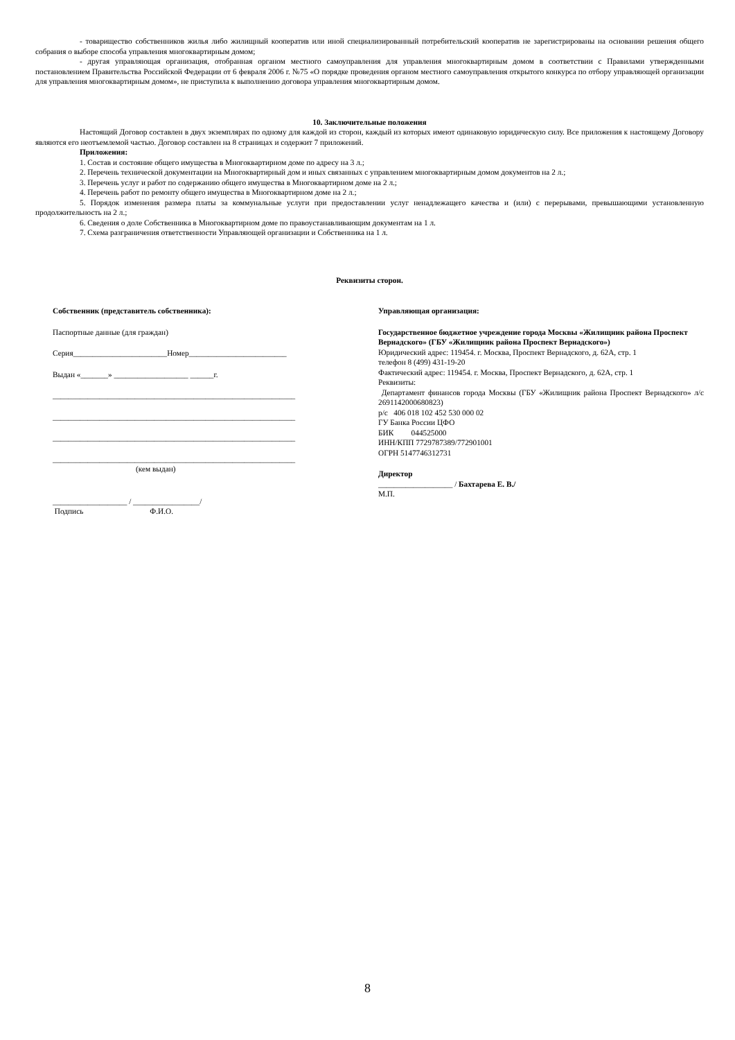- товарищество собственников жилья либо жилищный кооператив или иной специализированный потребительский кооператив не зарегистрированы на основании решения общего собрания о выборе способа управления многоквартирным домом;
- другая управляющая организация, отобранная органом местного самоуправления для управления многоквартирным домом в соответствии с Правилами утвержденными постановлением Правительства Российской Федерации от 6 февраля 2006 г. №75 «О порядке проведения органом местного самоуправления открытого конкурса по отбору управляющей организации для управления многоквартирным домом», не приступила к выполнению договора управления многоквартирным домом.
10. Заключительные положения
Настоящий Договор составлен в двух экземплярах по одному для каждой из сторон, каждый из которых имеют одинаковую юридическую силу. Все приложения к настоящему Договору являются его неотъемлемой частью. Договор составлен на 8 страницах и содержит 7 приложений.
Приложения:
1. Состав и состояние общего имущества в Многоквартирном доме по адресу на 3 л.;
2. Перечень технической документации на Многоквартирный дом и иных связанных с управлением многоквартирным домом документов на 2 л.;
3. Перечень услуг и работ по содержанию общего имущества в Многоквартирном доме на 2 л.;
4. Перечень работ по ремонту общего имущества в Многоквартирном доме на 2 л.;
5. Порядок изменения размера платы за коммунальные услуги при предоставлении услуг ненадлежащего качества и (или) с перерывами, превышающими установленную продолжительность на 2 л.;
6. Сведения о доле Собственника в Многоквартирном доме по правоустанавливающим документам на 1 л.
7. Схема разграничения ответственности Управляющей организации и Собственника на 1 л.
Реквизиты сторон.
Собственник (представитель собственника):
Паспортные данные (для граждан)
Серия________________________Номер_________________________
Выдан «_______» ___________________ ______г.
______________________________________________________________
______________________________________________________________
______________________________________________________________
______________________________________________________________
(кем выдан)
___________________ / _________________/
Подпись Ф.И.О.
Управляющая организация:
Государственное бюджетное учреждение города Москвы «Жилищник района Проспект Вернадского» (ГБУ «Жилищник района Проспект Вернадского»)
Юридический адрес: 119454. г. Москва, Проспект Вернадского, д. 62А, стр. 1
телефон 8 (499) 431-19-20
Фактический адрес: 119454. г. Москва, Проспект Вернадского, д. 62А, стр. 1
Реквизиты:
Департамент финансов города Москвы (ГБУ «Жилищник района Проспект Вернадского» л/с 2691142000680823)
р/с 406 018 102 452 530 000 02
ГУ Банка России ЦФО
БИК 044525000
ИНН/КПП 7729787389/772901001
ОГРН 5147746312731
Директор
___________________ / Бахтарева Е. В./
М.П.
8